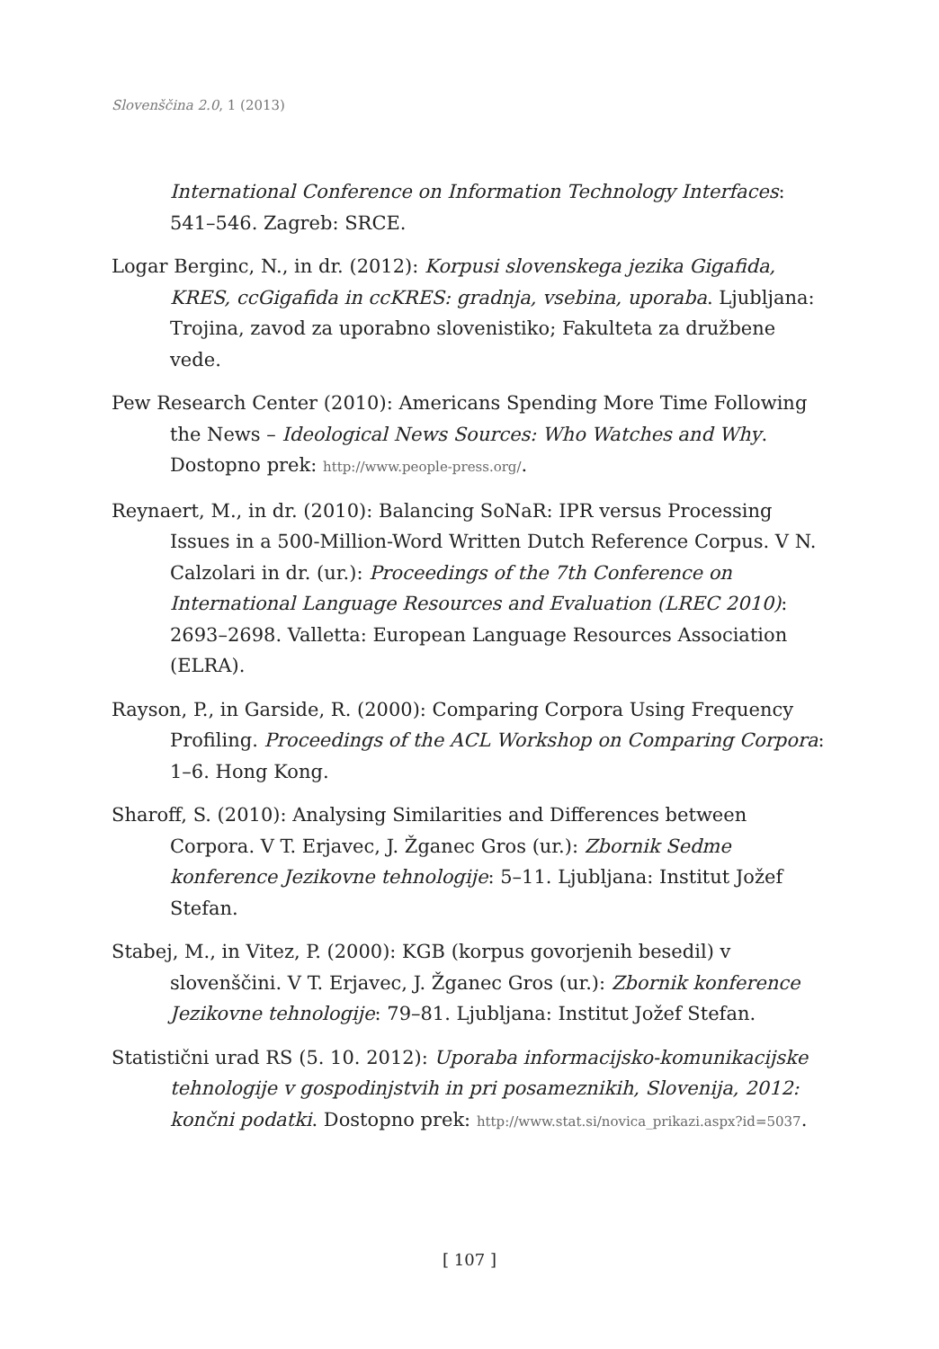Slovenščina 2.0, 1 (2013)
International Conference on Information Technology Interfaces: 541–546. Zagreb: SRCE.
Logar Berginc, N., in dr. (2012): Korpusi slovenskega jezika Gigafida, KRES, ccGigafida in ccKRES: gradnja, vsebina, uporaba. Ljubljana: Trojina, zavod za uporabno slovenistiko; Fakulteta za družbene vede.
Pew Research Center (2010): Americans Spending More Time Following the News – Ideological News Sources: Who Watches and Why. Dostopno prek: http://www.people-press.org/.
Reynaert, M., in dr. (2010): Balancing SoNaR: IPR versus Processing Issues in a 500-Million-Word Written Dutch Reference Corpus. V N. Calzolari in dr. (ur.): Proceedings of the 7th Conference on International Language Resources and Evaluation (LREC 2010): 2693–2698. Valletta: European Language Resources Association (ELRA).
Rayson, P., in Garside, R. (2000): Comparing Corpora Using Frequency Profiling. Proceedings of the ACL Workshop on Comparing Corpora: 1–6. Hong Kong.
Sharoff, S. (2010): Analysing Similarities and Differences between Corpora. V T. Erjavec, J. Žganec Gros (ur.): Zbornik Sedme konference Jezikovne tehnologije: 5–11. Ljubljana: Institut Jožef Stefan.
Stabej, M., in Vitez, P. (2000): KGB (korpus govorjenih besedil) v slovenščini. V T. Erjavec, J. Žganec Gros (ur.): Zbornik konference Jezikovne tehnologije: 79–81. Ljubljana: Institut Jožef Stefan.
Statistični urad RS (5. 10. 2012): Uporaba informacijsko-komunikacijske tehnologije v gospodinjstvih in pri posameznikih, Slovenija, 2012: končni podatki. Dostopno prek: http://www.stat.si/novica_prikazi.aspx?id=5037.
[ 107 ]